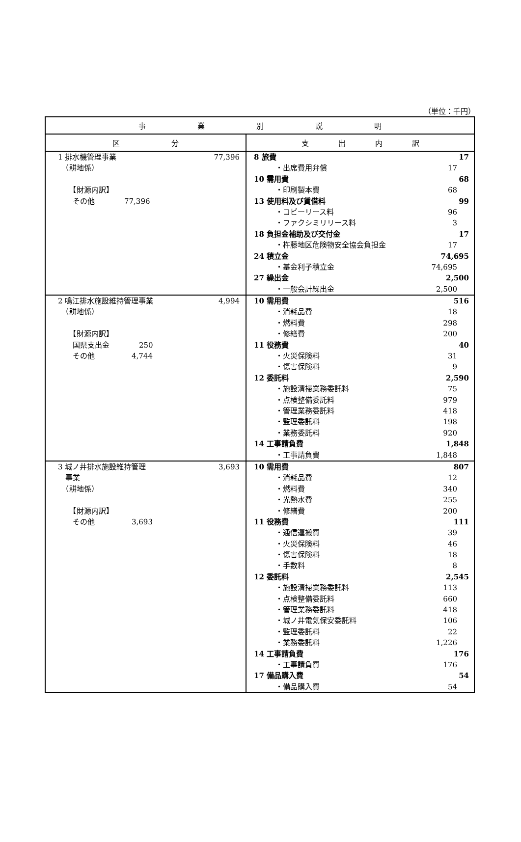（単位：千円）
| 事 業 別 説 明 | |
| --- | --- |
| 区 分 | 支 出 内 訳 |
| 1 排水機管理事業 77,396 （耕地係） 【財源内訳】 その他 77,396 | 8 旅費 17 ・出席費用弁償 17 10 需用費 68 ・印刷製本費 68 13 使用料及び賃借料 99 ・コピーリース料 96 ・ファクシミリリース料 3 18 負担金補助及び交付金 17 ・杵藤地区危険物安全協会負担金 17 24 積立金 74,695 ・基金利子積立金 74,695 27 繰出金 2,500 ・一般会計繰出金 2,500 |
| 2 鳴江排水施設維持管理事業 4,994 （耕地係） 【財源内訳】 国県支出金 250 その他 4,744 | 10 需用費 516 ・消耗品費 18 ・燃料費 298 ・修繕費 200 11 役務費 40 ・火災保険料 31 ・傷害保険料 9 12 委託料 2,590 ・施設清掃業務委託料 75 ・点検整備委託料 979 ・管理業務委託料 418 ・監理委託料 198 ・業務委託料 920 14 工事請負費 1,848 ・工事請負費 1,848 |
| 3 城ノ井排水施設維持管理 3,693 事業 （耕地係） 【財源内訳】 その他 3,693 | 10 需用費 807 ・消耗品費 12 ・燃料費 340 ・光熱水費 255 ・修繕費 200 11 役務費 111 ・通信運搬費 39 ・火災保険料 46 ・傷害保険料 18 ・手数料 8 12 委託料 2,545 ・施設清掃業務委託料 113 ・点検整備委託料 660 ・管理業務委託料 418 ・城ノ井電気保安委託料 106 ・監理委託料 22 ・業務委託料 1,226 14 工事請負費 176 ・工事請負費 176 17 備品購入費 54 ・備品購入費 54 |